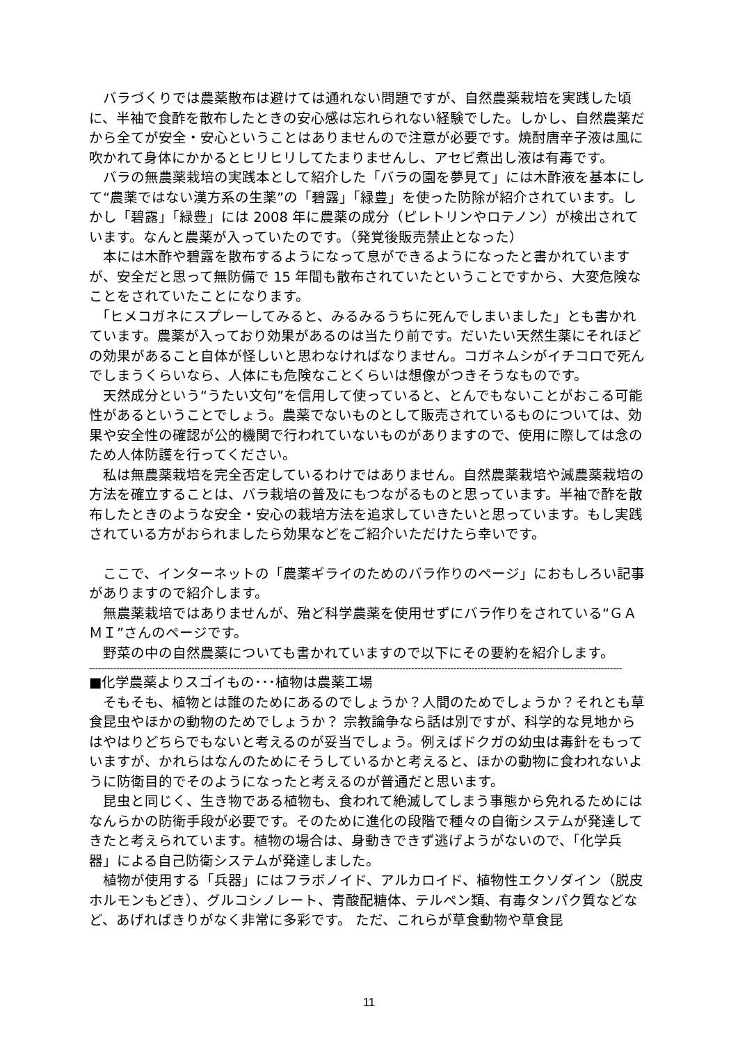バラづくりでは農薬散布は避けては通れない問題ですが、自然農薬栽培を実践した頃に、半袖で食酢を散布したときの安心感は忘れられない経験でした。しかし、自然農薬だから全てが安全・安心ということはありませんので注意が必要です。焼酎唐辛子液は風に吹かれて身体にかかるとヒリヒリしてたまりませんし、アセビ煮出し液は有毒です。
　バラの無農薬栽培の実践本として紹介した「バラの園を夢見て」には木酢液を基本にして“農薬ではない漢方系の生薬”の「碧露」「緑豊」を使った防除が紹介されています。しかし「碧露」「緑豊」には 2008 年に農薬の成分（ピレトリンやロテノン）が検出されています。なんと農薬が入っていたのです。（発覚後販売禁止となった）
　本には木酢や碧露を散布するようになって息ができるようになったと書かれていますが、安全だと思って無防備で 15 年間も散布されていたということですから、大変危険なことをされていたことになります。
　「ヒメコガネにスプレーしてみると、みるみるうちに死んでしまいました」とも書かれています。農薬が入っており効果があるのは当たり前です。だいたい天然生薬にそれほどの効果があること自体が怪しいと思わなければなりません。コガネムシがイチコロで死んでしまうくらいなら、人体にも危険なことくらいは想像がつきそうなものです。
　天然成分という“うたい文句”を信用して使っていると、とんでもないことがおこる可能性があるということでしょう。農薬でないものとして販売されているものについては、効果や安全性の確認が公的機関で行われていないものがありますので、使用に際しては念のため人体防護を行ってください。
　私は無農薬栽培を完全否定しているわけではありません。自然農薬栽培や減農薬栽培の方法を確立することは、バラ栽培の普及にもつながるものと思っています。半袖で酢を散布したときのような安全・安心の栽培方法を追求していきたいと思っています。もし実践されている方がおられましたら効果などをご紹介いただけたら幸いです。
　ここで、インターネットの「農薬ギライのためのバラ作りのページ」におもしろい記事がありますので紹介します。
　無農薬栽培ではありませんが、殆ど科学農薬を使用せずにバラ作りをされている“ＧＡＭＩ”さんのページです。
　野菜の中の自然農薬についても書かれていますので以下にその要約を紹介します。
---------------------------------------------------------------------------------------------------------------------------------------------------------------------------------
■化学農薬よりスゴイもの･･･植物は農薬工場
　そもそも、植物とは誰のためにあるのでしょうか？人間のためでしょうか？それとも草食昆虫やほかの動物のためでしょうか？ 宗教論争なら話は別ですが、科学的な見地からはやはりどちらでもないと考えるのが妥当でしょう。例えばドクガの幼虫は毒針をもっていますが、かれらはなんのためにそうしているかと考えると、ほかの動物に食われないように防衛目的でそのようになったと考えるのが普通だと思います。
　昆虫と同じく、生き物である植物も、食われて絶滅してしまう事態から免れるためにはなんらかの防衛手段が必要です。そのために進化の段階で種々の自衛システムが発達してきたと考えられています。植物の場合は、身動きできず逃げようがないので、「化学兵器」による自己防衛システムが発達しました。
　植物が使用する「兵器」にはフラボノイド、アルカロイド、植物性エクソダイン（脱皮ホルモンもどき）、グルコシノレート、青酸配糖体、テルペン類、有毒タンパク質などなど、あげればきりがなく非常に多彩です。 ただ、これらが草食動物や草食昆
11